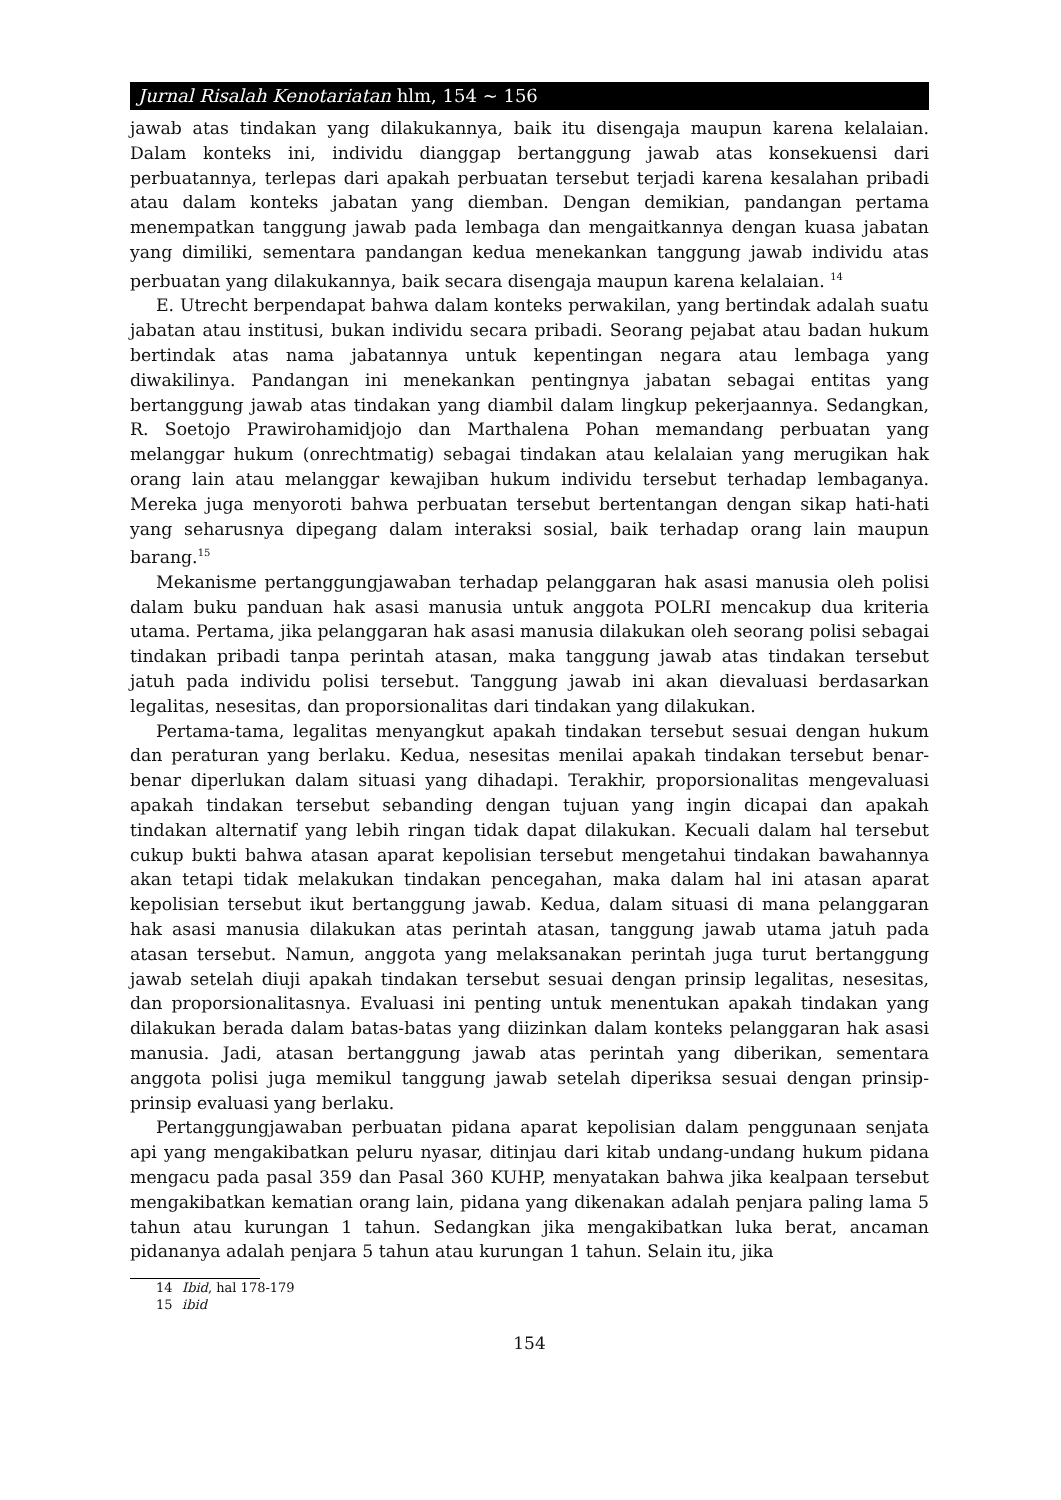Jurnal Risalah Kenotariatan hlm, 154 ~ 156
jawab atas tindakan yang dilakukannya, baik itu disengaja maupun karena kelalaian. Dalam konteks ini, individu dianggap bertanggung jawab atas konsekuensi dari perbuatannya, terlepas dari apakah perbuatan tersebut terjadi karena kesalahan pribadi atau dalam konteks jabatan yang diemban. Dengan demikian, pandangan pertama menempatkan tanggung jawab pada lembaga dan mengaitkannya dengan kuasa jabatan yang dimiliki, sementara pandangan kedua menekankan tanggung jawab individu atas perbuatan yang dilakukannya, baik secara disengaja maupun karena kelalaian. <sup>14</sup>
E. Utrecht berpendapat bahwa dalam konteks perwakilan, yang bertindak adalah suatu jabatan atau institusi, bukan individu secara pribadi. Seorang pejabat atau badan hukum bertindak atas nama jabatannya untuk kepentingan negara atau lembaga yang diwakilinya. Pandangan ini menekankan pentingnya jabatan sebagai entitas yang bertanggung jawab atas tindakan yang diambil dalam lingkup pekerjaannya. Sedangkan, R. Soetojo Prawirohamidjojo dan Marthalena Pohan memandang perbuatan yang melanggar hukum (onrechtmatig) sebagai tindakan atau kelalaian yang merugikan hak orang lain atau melanggar kewajiban hukum individu tersebut terhadap lembaganya. Mereka juga menyoroti bahwa perbuatan tersebut bertentangan dengan sikap hati-hati yang seharusnya dipegang dalam interaksi sosial, baik terhadap orang lain maupun barang.<sup>15</sup>
Mekanisme pertanggungjawaban terhadap pelanggaran hak asasi manusia oleh polisi dalam buku panduan hak asasi manusia untuk anggota POLRI mencakup dua kriteria utama. Pertama, jika pelanggaran hak asasi manusia dilakukan oleh seorang polisi sebagai tindakan pribadi tanpa perintah atasan, maka tanggung jawab atas tindakan tersebut jatuh pada individu polisi tersebut. Tanggung jawab ini akan dievaluasi berdasarkan legalitas, nesesitas, dan proporsionalitas dari tindakan yang dilakukan.
Pertama-tama, legalitas menyangkut apakah tindakan tersebut sesuai dengan hukum dan peraturan yang berlaku. Kedua, nesesitas menilai apakah tindakan tersebut benar-benar diperlukan dalam situasi yang dihadapi. Terakhir, proporsionalitas mengevaluasi apakah tindakan tersebut sebanding dengan tujuan yang ingin dicapai dan apakah tindakan alternatif yang lebih ringan tidak dapat dilakukan. Kecuali dalam hal tersebut cukup bukti bahwa atasan aparat kepolisian tersebut mengetahui tindakan bawahannya akan tetapi tidak melakukan tindakan pencegahan, maka dalam hal ini atasan aparat kepolisian tersebut ikut bertanggung jawab. Kedua, dalam situasi di mana pelanggaran hak asasi manusia dilakukan atas perintah atasan, tanggung jawab utama jatuh pada atasan tersebut. Namun, anggota yang melaksanakan perintah juga turut bertanggung jawab setelah diuji apakah tindakan tersebut sesuai dengan prinsip legalitas, nesesitas, dan proporsionalitasnya. Evaluasi ini penting untuk menentukan apakah tindakan yang dilakukan berada dalam batas-batas yang diizinkan dalam konteks pelanggaran hak asasi manusia. Jadi, atasan bertanggung jawab atas perintah yang diberikan, sementara anggota polisi juga memikul tanggung jawab setelah diperiksa sesuai dengan prinsip-prinsip evaluasi yang berlaku.
Pertanggungjawaban perbuatan pidana aparat kepolisian dalam penggunaan senjata api yang mengakibatkan peluru nyasar, ditinjau dari kitab undang-undang hukum pidana mengacu pada pasal 359 dan Pasal 360 KUHP, menyatakan bahwa jika kealpaan tersebut mengakibatkan kematian orang lain, pidana yang dikenakan adalah penjara paling lama 5 tahun atau kurungan 1 tahun. Sedangkan jika mengakibatkan luka berat, ancaman pidananya adalah penjara 5 tahun atau kurungan 1 tahun. Selain itu, jika
14 Ibid, hal 178-179
15 ibid
154